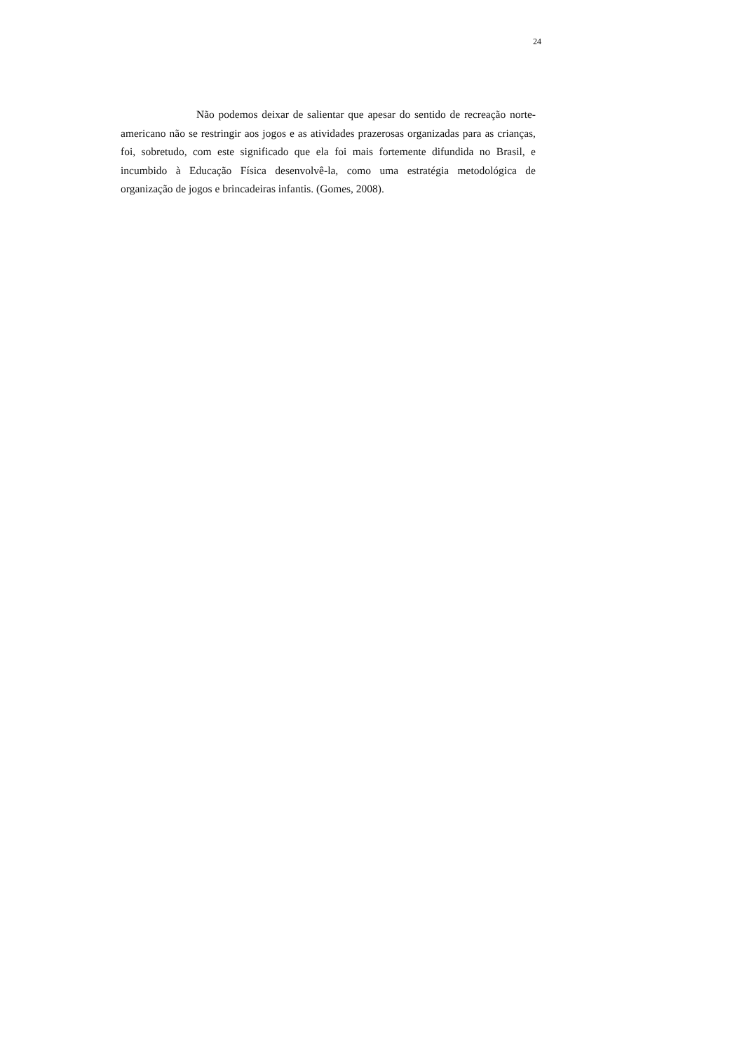24
Não podemos deixar de salientar que apesar do sentido de recreação norte-americano não se restringir aos jogos e as atividades prazerosas organizadas para as crianças, foi, sobretudo, com este significado que ela foi mais fortemente difundida no Brasil, e incumbido à Educação Física desenvolvê-la, como uma estratégia metodológica de organização de jogos e brincadeiras infantis. (Gomes, 2008).